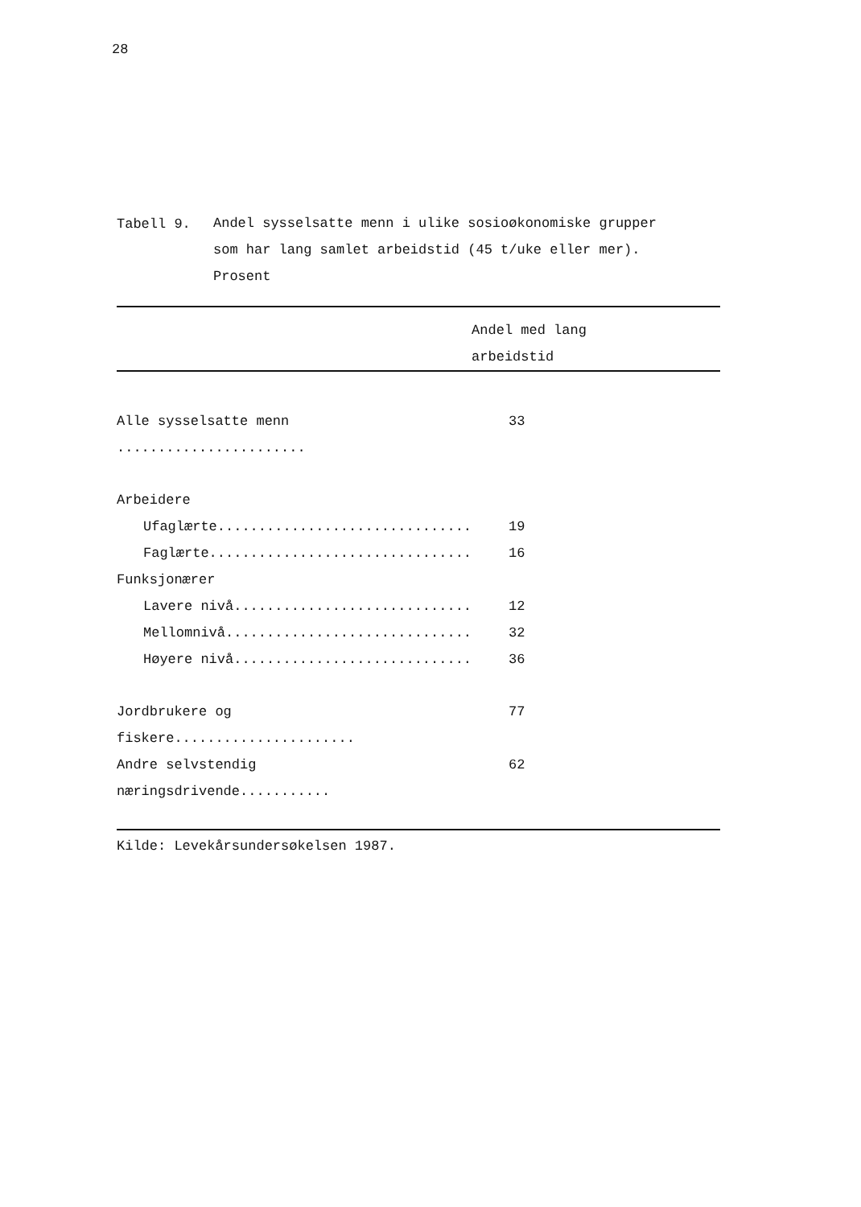28
Tabell 9.
Andel sysselsatte menn i ulike sosioøkonomiske grupper
som har lang samlet arbeidstid (45 t/uke eller mer).
Prosent
| | Andel med lang arbeidstid |
| --- | --- |
| Alle sysselsatte menn ....................... | 33 |
| Arbeidere | |
| Ufaglærte............................... | 19 |
| Faglærte................................ | 16 |
| Funksjonærer | |
| Lavere nivå............................. | 12 |
| Mellomnivå.............................. | 32 |
| Høyere nivå............................. | 36 |
| Jordbrukere og fiskere...................... | 77 |
| Andre selvstendig næringsdrivende........... | 62 |
Kilde: Levekårsundersøkelsen 1987.